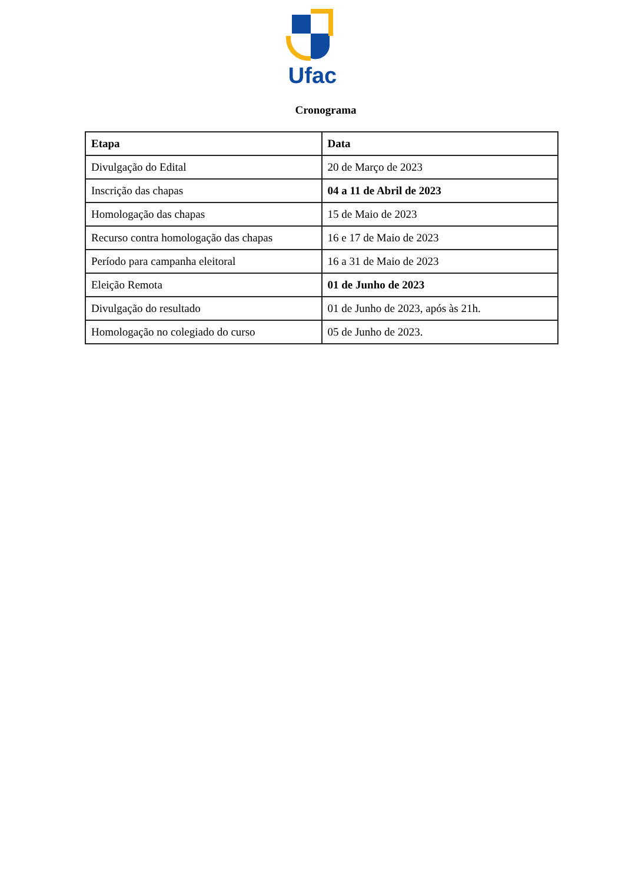Ufac
Cronograma
| Etapa | Data |
| --- | --- |
| Divulgação do Edital | 20 de Março de 2023 |
| Inscrição das chapas | 04 a 11 de Abril de 2023 |
| Homologação das chapas | 15 de Maio de 2023 |
| Recurso contra homologação das chapas | 16 e 17 de Maio de 2023 |
| Período para campanha eleitoral | 16 a 31 de Maio de 2023 |
| Eleição Remota | 01 de Junho de 2023 |
| Divulgação do resultado | 01 de Junho de 2023, após às 21h. |
| Homologação no colegiado do curso | 05 de Junho de 2023. |